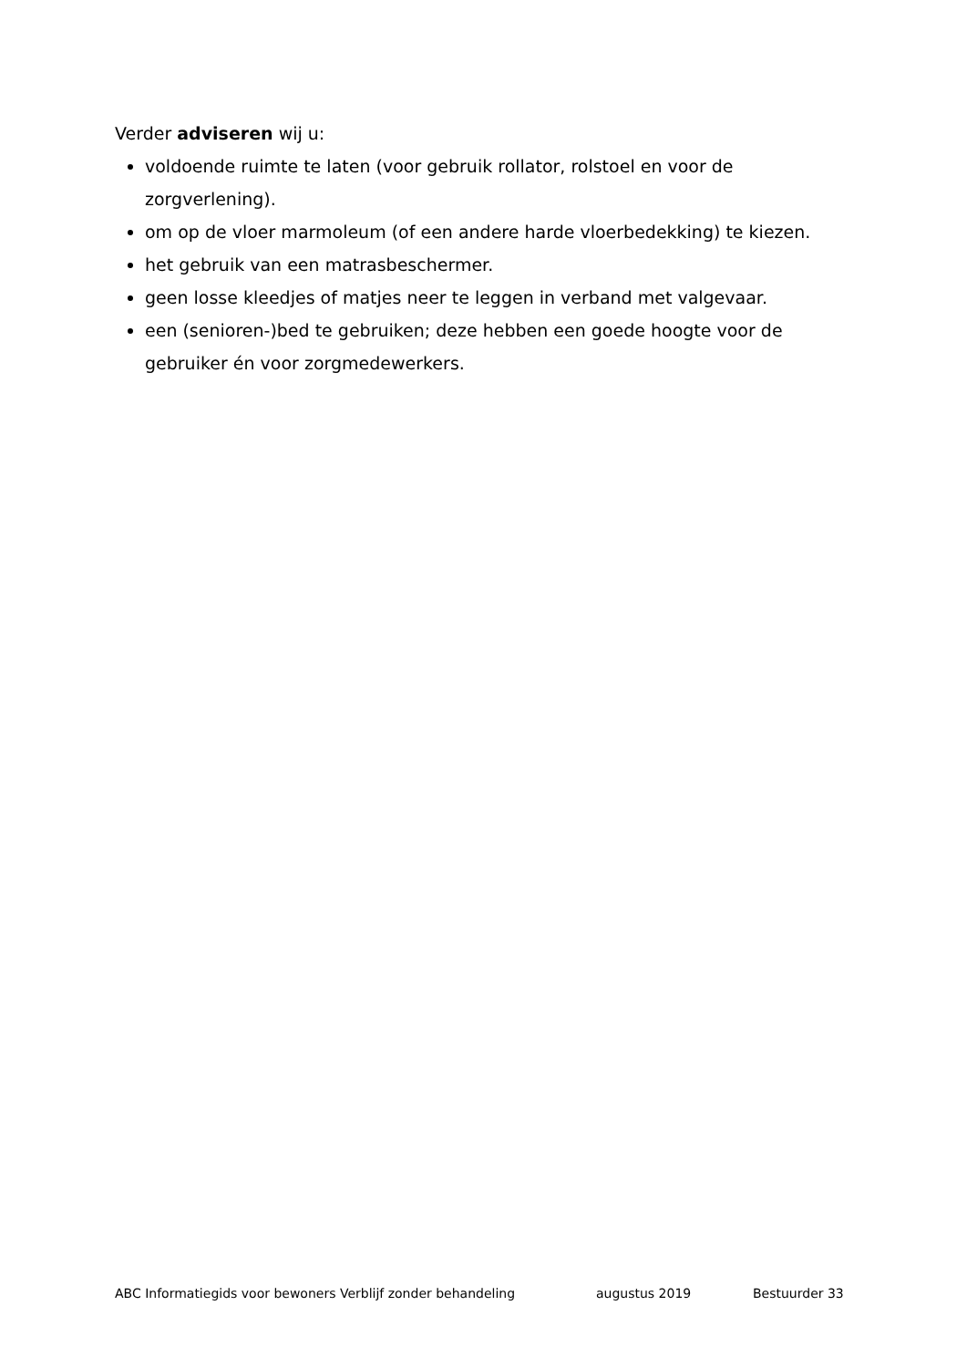Verder adviseren wij u:
voldoende ruimte te laten (voor gebruik rollator, rolstoel en voor de zorgverlening).
om op de vloer marmoleum (of een andere harde vloerbedekking) te kiezen.
het gebruik van een matrasbeschermer.
geen losse kleedjes of matjes neer te leggen in verband met valgevaar.
een (senioren-)bed te gebruiken; deze hebben een goede hoogte voor de gebruiker én voor zorgmedewerkers.
ABC Informatiegids voor bewoners Verblijf zonder behandeling augustus 2019 Bestuurder 33